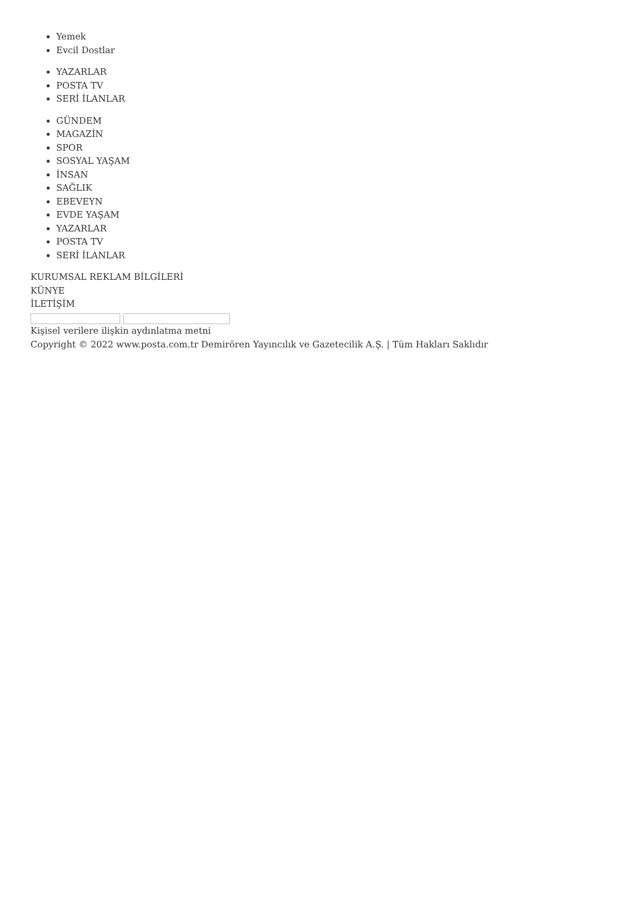Yemek
Evcil Dostlar
YAZARLAR
POSTA TV
SERİ İLANLAR
GÜNDEM
MAGAZİN
SPOR
SOSYAL YAŞAM
İNSAN
SAĞLIK
EBEVEYN
EVDE YAŞAM
YAZARLAR
POSTA TV
SERİ İLANLAR
KURUMSAL REKLAM BİLGİLERİ
KÜNYE
İLETİŞİM
Kişisel verilere ilişkin aydınlatma metni
Copyright © 2022 www.posta.com.tr Demirören Yayıncılık ve Gazetecilik A.Ş. | Tüm Hakları Saklıdır